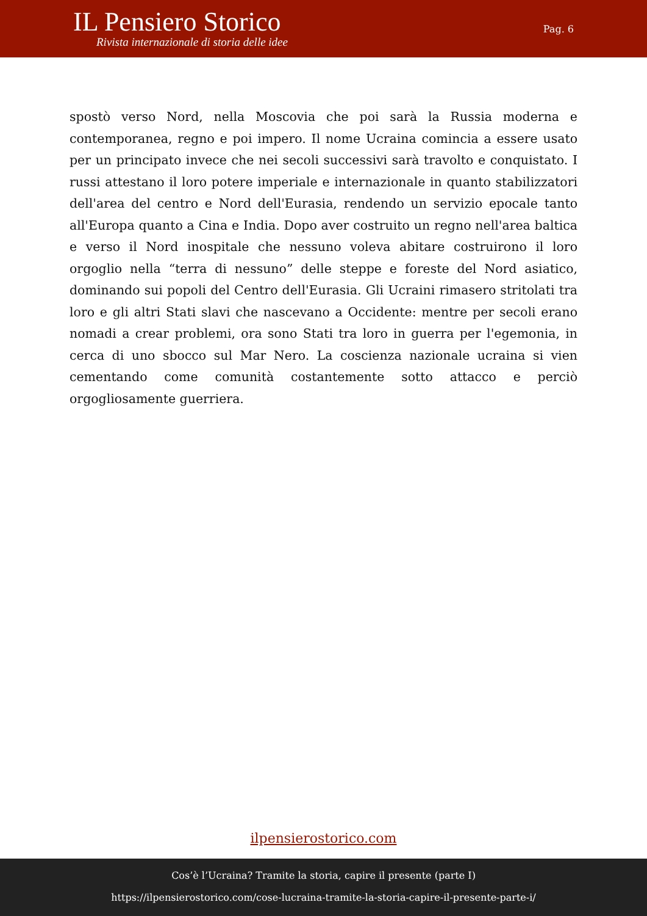IL Pensiero Storico
Rivista internazionale di storia delle idee
Pag. 6
spostò verso Nord, nella Moscovia che poi sarà la Russia moderna e contemporanea, regno e poi impero. Il nome Ucraina comincia a essere usato per un principato invece che nei secoli successivi sarà travolto e conquistato. I russi attestano il loro potere imperiale e internazionale in quanto stabilizzatori dell'area del centro e Nord dell'Eurasia, rendendo un servizio epocale tanto all'Europa quanto a Cina e India. Dopo aver costruito un regno nell'area baltica e verso il Nord inospitale che nessuno voleva abitare costruirono il loro orgoglio nella “terra di nessuno” delle steppe e foreste del Nord asiatico, dominando sui popoli del Centro dell'Eurasia. Gli Ucraini rimasero stritolati tra loro e gli altri Stati slavi che nascevano a Occidente: mentre per secoli erano nomadi a crear problemi, ora sono Stati tra loro in guerra per l'egemonia, in cerca di uno sbocco sul Mar Nero. La coscienza nazionale ucraina si vien cementando come comunità costantemente sotto attacco e perciò orgogliosamente guerriera.
ilpensierostorico.com
Cos’è l’Ucraina? Tramite la storia, capire il presente (parte I)
https://ilpensierostorico.com/cose-lucraina-tramite-la-storia-capire-il-presente-parte-i/